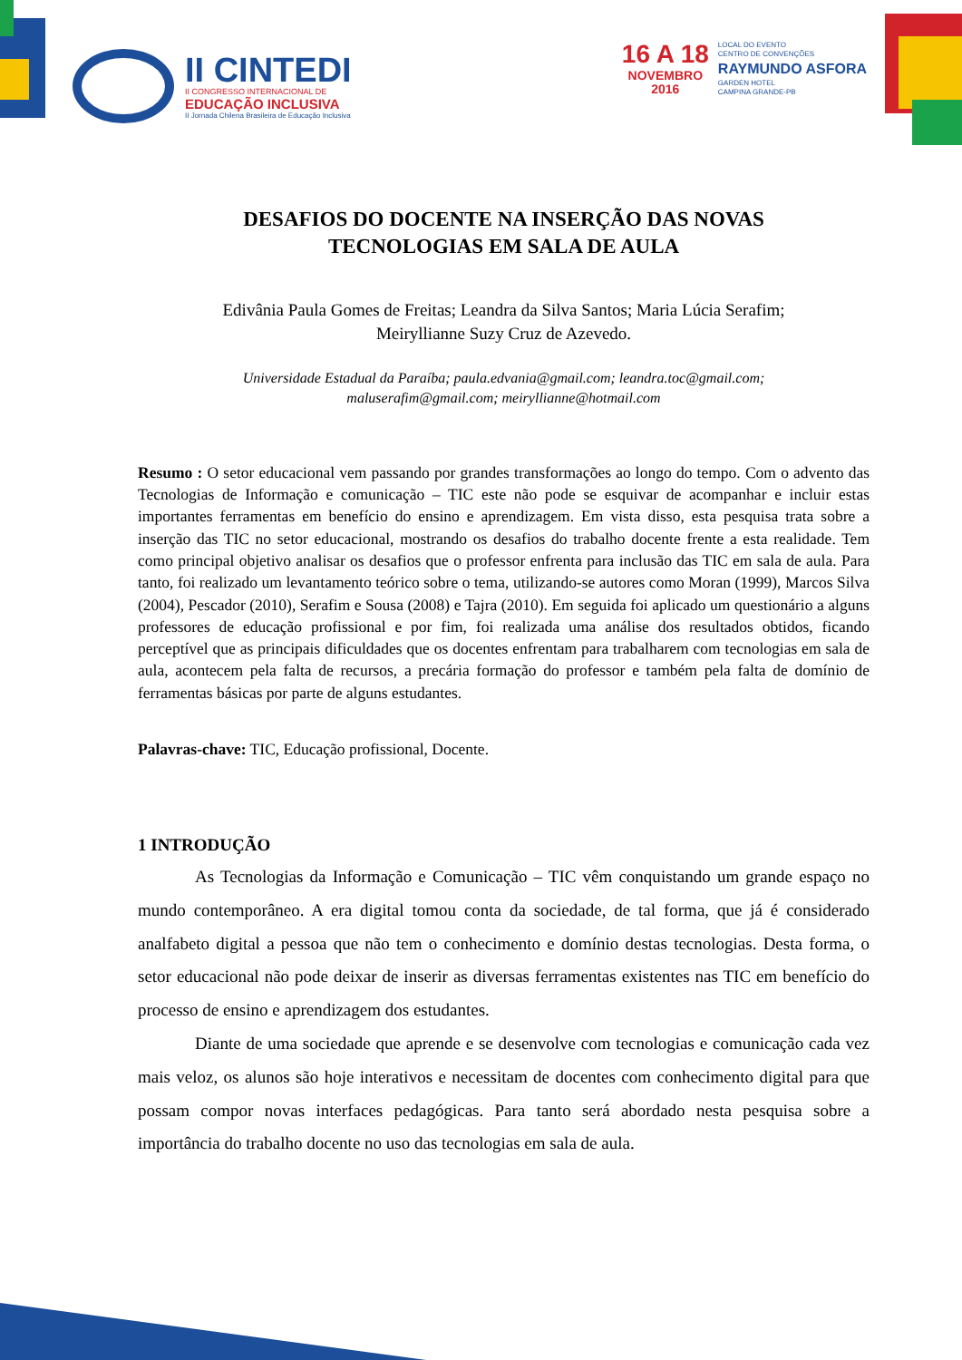II CINTEDI
II CONGRESSO INTERNACIONAL DE
EDUCAÇÃO INCLUSIVA
II Jornada Chilena Brasileira de Educação Inclusiva
16 A 18
NOVEMBRO
2016
LOCAL DO EVENTO
CENTRO DE CONVENÇÕES
RAYMUNDO ASFORA
GARDEN HOTEL
CAMPINA GRANDE-PB
DESAFIOS DO DOCENTE NA INSERÇÃO DAS NOVAS
TECNOLOGIAS EM SALA DE AULA
Edivânia Paula Gomes de Freitas; Leandra da Silva Santos; Maria Lúcia Serafim;
Meiryllianne Suzy Cruz de Azevedo.
Universidade Estadual da Paraíba; paula.edvania@gmail.com; leandra.toc@gmail.com;
maluserafim@gmail.com; meiryllianne@hotmail.com
Resumo : O setor educacional vem passando por grandes transformações ao longo do tempo. Com o advento das Tecnologias de Informação e comunicação – TIC este não pode se esquivar de acompanhar e incluir estas importantes ferramentas em benefício do ensino e aprendizagem. Em vista disso, esta pesquisa trata sobre a inserção das TIC no setor educacional, mostrando os desafios do trabalho docente frente a esta realidade. Tem como principal objetivo analisar os desafios que o professor enfrenta para inclusão das TIC em sala de aula. Para tanto, foi realizado um levantamento teórico sobre o tema, utilizando-se autores como Moran (1999), Marcos Silva (2004), Pescador (2010), Serafim e Sousa (2008) e Tajra (2010). Em seguida foi aplicado um questionário a alguns professores de educação profissional e por fim, foi realizada uma análise dos resultados obtidos, ficando perceptível que as principais dificuldades que os docentes enfrentam para trabalharem com tecnologias em sala de aula, acontecem pela falta de recursos, a precária formação do professor e também pela falta de domínio de ferramentas básicas por parte de alguns estudantes.
Palavras-chave: TIC, Educação profissional, Docente.
1 INTRODUÇÃO
As Tecnologias da Informação e Comunicação – TIC vêm conquistando um grande espaço no mundo contemporâneo. A era digital tomou conta da sociedade, de tal forma, que já é considerado analfabeto digital a pessoa que não tem o conhecimento e domínio destas tecnologias. Desta forma, o setor educacional não pode deixar de inserir as diversas ferramentas existentes nas TIC em benefício do processo de ensino e aprendizagem dos estudantes.
Diante de uma sociedade que aprende e se desenvolve com tecnologias e comunicação cada vez mais veloz, os alunos são hoje interativos e necessitam de docentes com conhecimento digital para que possam compor novas interfaces pedagógicas. Para tanto será abordado nesta pesquisa sobre a importância do trabalho docente no uso das tecnologias em sala de aula.